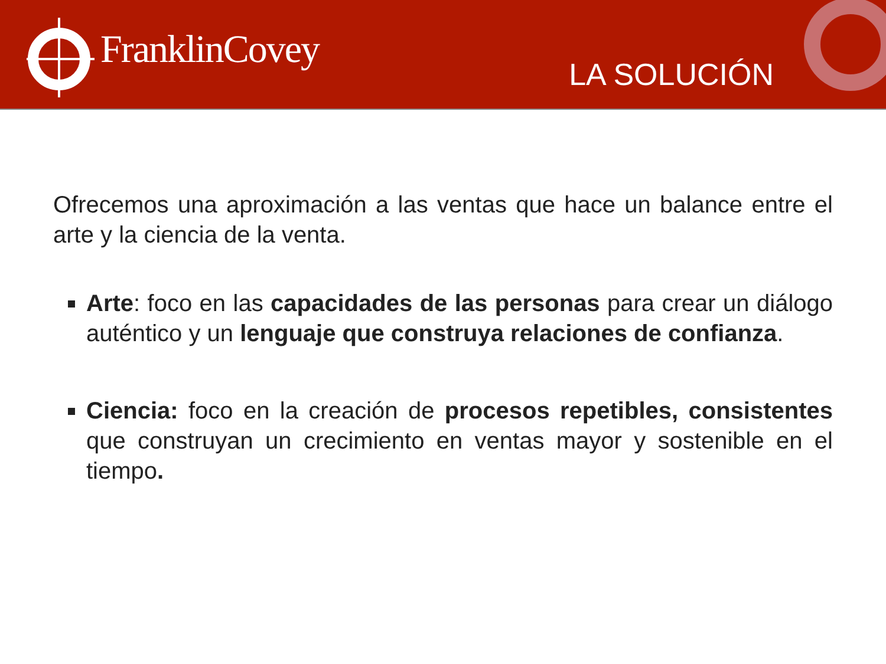FranklinCovey
LA SOLUCIÓN
Ofrecemos una aproximación a las ventas que hace un balance entre el arte y la ciencia de la venta.
Arte: foco en las capacidades de las personas para crear un diálogo auténtico y un lenguaje que construya relaciones de confianza.
Ciencia: foco en la creación de procesos repetibles, consistentes que construyan un crecimiento en ventas mayor y sostenible en el tiempo.